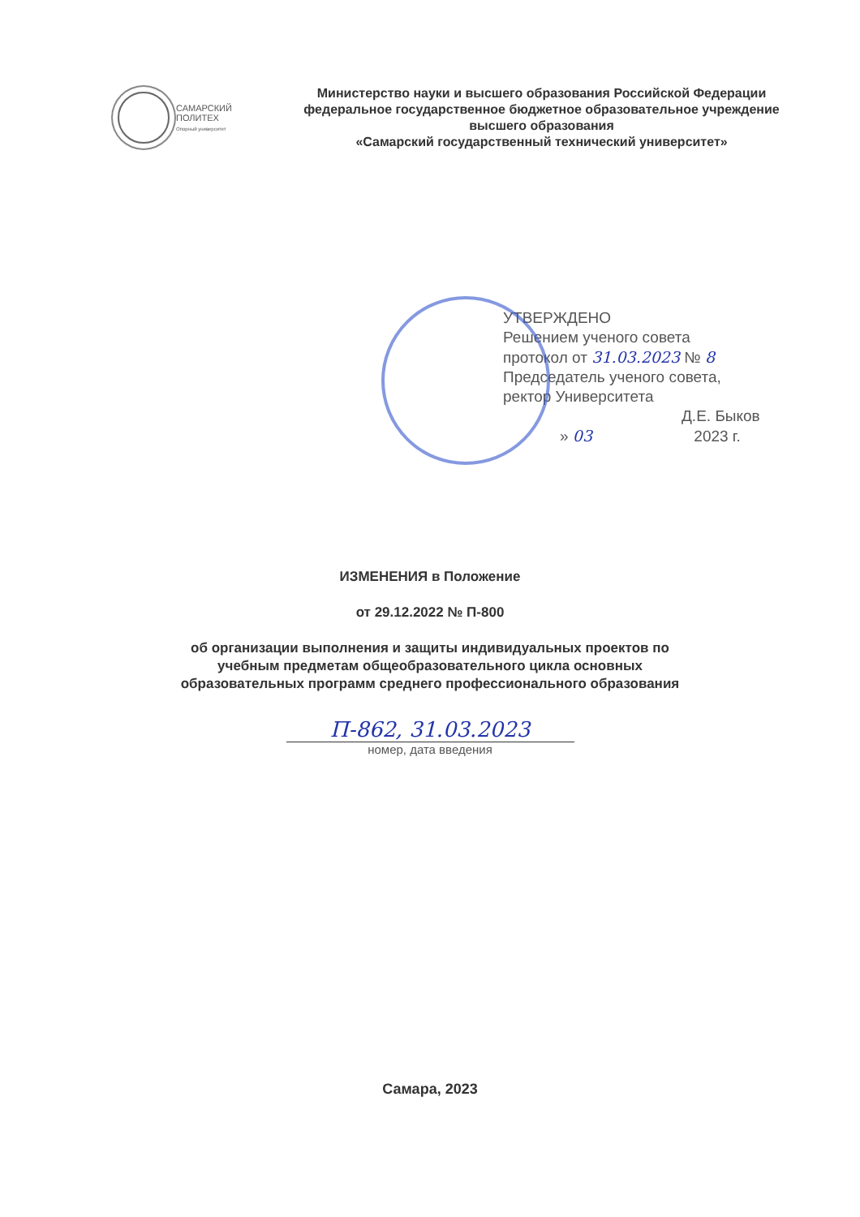САМАРСКИЙ
ПОЛИТЕХ
Опорный университет
Министерство науки и высшего образования Российской Федерации
федеральное государственное бюджетное образовательное учреждение
высшего образования
«Самарский государственный технический университет»
УТВЕРЖДЕНО
Решением ученого совета
протокол от 31.03.2023 № 8
Председатель ученого совета,
ректор Университета
Д.Е. Быков
» 03 2023 г.
ИЗМЕНЕНИЯ в Положение
от 29.12.2022 № П-800
об организации выполнения и защиты индивидуальных проектов по
учебным предметам общеобразовательного цикла основных
образовательных программ среднего профессионального образования
П-862, 31.03.2023
номер, дата введения
Самара, 2023